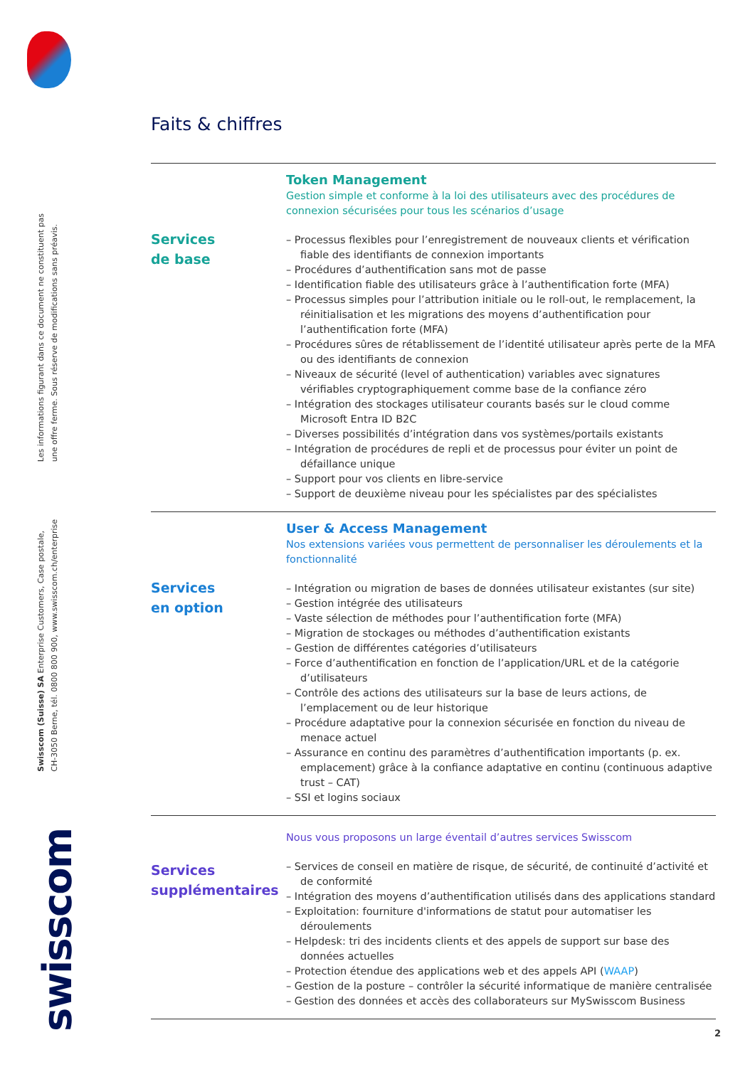Les informations figurant dans ce document ne constituent pas
une offre ferme. Sous réserve de modifications sans préavis.
Swisscom (Suisse) SA Enterprise Customers, Case postale,
CH-3050 Berne, tél. 0800 800 900, www.swisscom.ch/enterprise
swisscom
Faits & chiffres
Services
de base
Token Management
Gestion simple et conforme à la loi des utilisateurs avec des procédures de connexion sécurisées pour tous les scénarios d’usage
– Processus flexibles pour l’enregistrement de nouveaux clients et vérification fiable des identifiants de connexion importants
– Procédures d’authentification sans mot de passe
– Identification fiable des utilisateurs grâce à l’authentification forte (MFA)
– Processus simples pour l’attribution initiale ou le roll-out, le remplacement, la réinitialisation et les migrations des moyens d’authentification pour l’authentification forte (MFA)
– Procédures sûres de rétablissement de l’identité utilisateur après perte de la MFA ou des identifiants de connexion
– Niveaux de sécurité (level of authentication) variables avec signatures vérifiables cryptographiquement comme base de la confiance zéro
– Intégration des stockages utilisateur courants basés sur le cloud comme Microsoft Entra ID B2C
– Diverses possibilités d’intégration dans vos systèmes/portails existants
– Intégration de procédures de repli et de processus pour éviter un point de défaillance unique
– Support pour vos clients en libre-service
– Support de deuxième niveau pour les spécialistes par des spécialistes
Services
en option
User & Access Management
Nos extensions variées vous permettent de personnaliser les déroulements et la fonctionnalité
– Intégration ou migration de bases de données utilisateur existantes (sur site)
– Gestion intégrée des utilisateurs
– Vaste sélection de méthodes pour l’authentification forte (MFA)
– Migration de stockages ou méthodes d’authentification existants
– Gestion de différentes catégories d’utilisateurs
– Force d’authentification en fonction de l’application/URL et de la catégorie d’utilisateurs
– Contrôle des actions des utilisateurs sur la base de leurs actions, de l’emplacement ou de leur historique
– Procédure adaptative pour la connexion sécurisée en fonction du niveau de menace actuel
– Assurance en continu des paramètres d’authentification importants (p. ex. emplacement) grâce à la confiance adaptative en continu (continuous adaptive trust – CAT)
– SSI et logins sociaux
Services
supplémentaires
Nous vous proposons un large éventail d’autres services Swisscom
– Services de conseil en matière de risque, de sécurité, de continuité d’activité et de conformité
– Intégration des moyens d’authentification utilisés dans des applications standard
– Exploitation: fourniture d'informations de statut pour automatiser les déroulements
– Helpdesk: tri des incidents clients et des appels de support sur base des données actuelles
– Protection étendue des applications web et des appels API (WAAP)
– Gestion de la posture – contrôler la sécurité informatique de manière centralisée
– Gestion des données et accès des collaborateurs sur MySwisscom Business
2